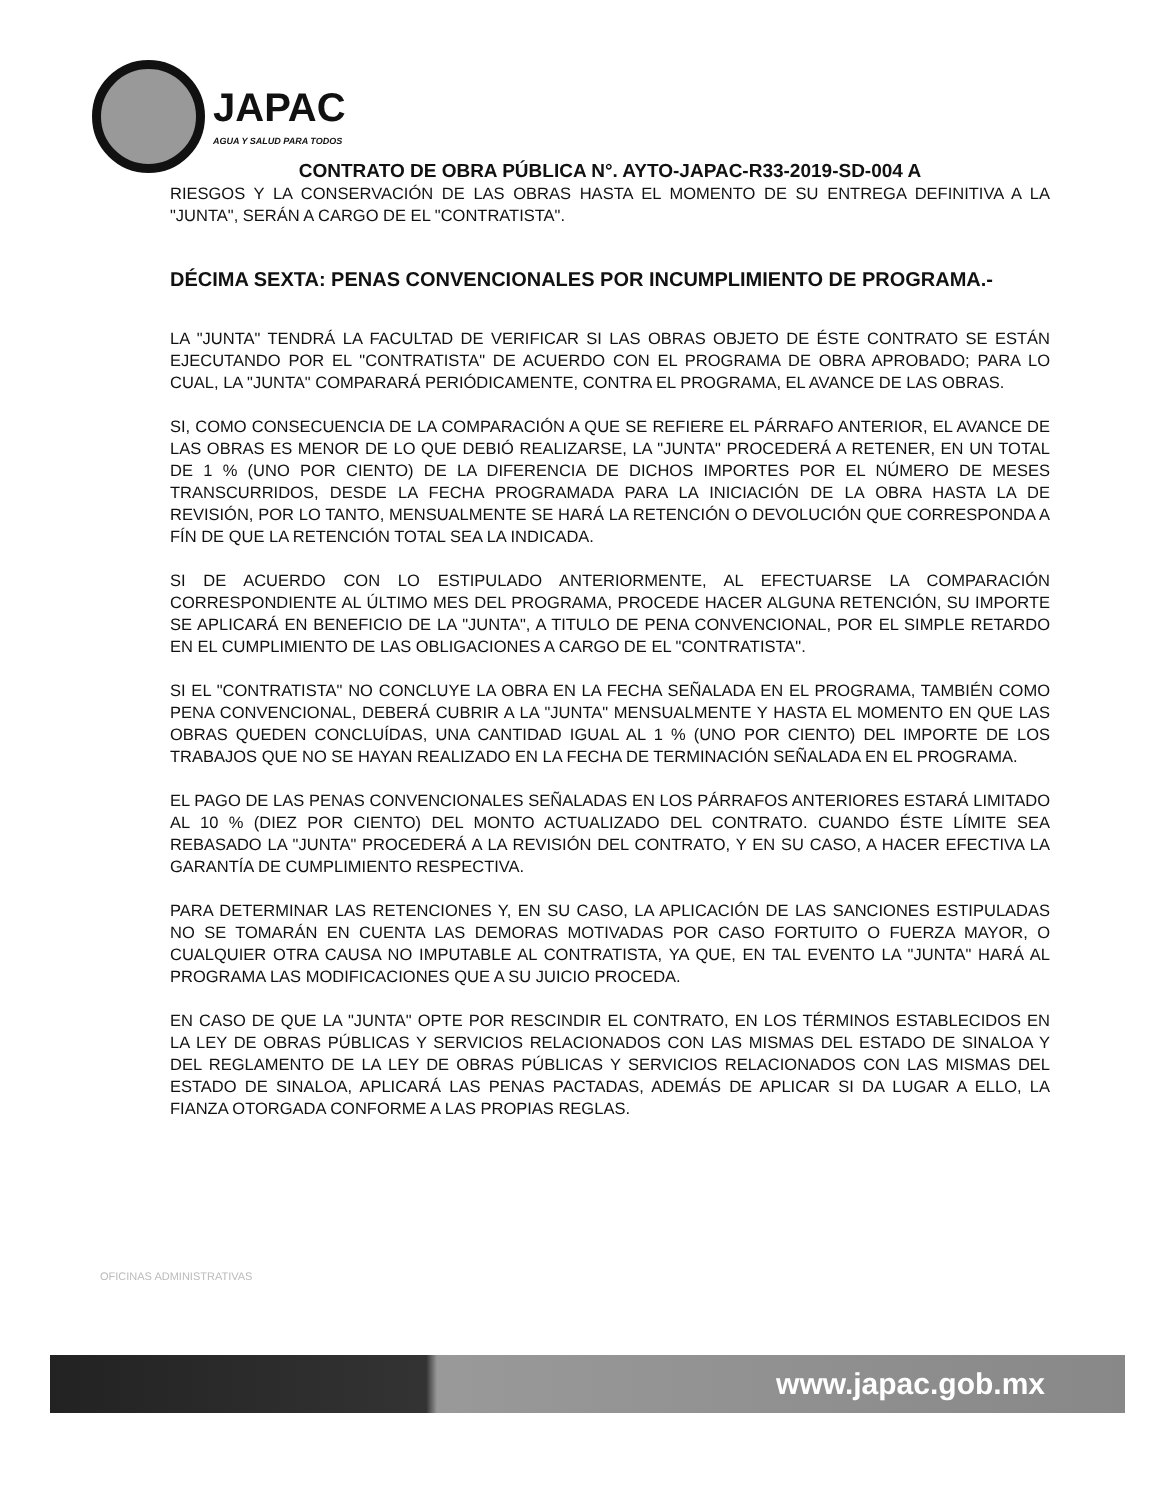JAPAC
AGUA Y SALUD PARA TODOS
CONTRATO DE OBRA PÚBLICA N°. AYTO-JAPAC-R33-2019-SD-004 A
RIESGOS Y LA CONSERVACIÓN DE LAS OBRAS HASTA EL MOMENTO DE SU ENTREGA DEFINITIVA A LA "JUNTA", SERÁN A CARGO DE EL "CONTRATISTA".
DÉCIMA SEXTA: PENAS CONVENCIONALES POR INCUMPLIMIENTO DE PROGRAMA.-
LA "JUNTA" TENDRÁ LA FACULTAD DE VERIFICAR SI LAS OBRAS OBJETO DE ÉSTE CONTRATO SE ESTÁN EJECUTANDO POR EL "CONTRATISTA" DE ACUERDO CON EL PROGRAMA DE OBRA APROBADO; PARA LO CUAL, LA "JUNTA" COMPARARÁ PERIÓDICAMENTE, CONTRA EL PROGRAMA, EL AVANCE DE LAS OBRAS.
SI, COMO CONSECUENCIA DE LA COMPARACIÓN A QUE SE REFIERE EL PÁRRAFO ANTERIOR, EL AVANCE DE LAS OBRAS ES MENOR DE LO QUE DEBIÓ REALIZARSE, LA "JUNTA" PROCEDERÁ A RETENER, EN UN TOTAL DE 1 % (UNO POR CIENTO) DE LA DIFERENCIA DE DICHOS IMPORTES POR EL NÚMERO DE MESES TRANSCURRIDOS, DESDE LA FECHA PROGRAMADA PARA LA INICIACIÓN DE LA OBRA HASTA LA DE REVISIÓN, POR LO TANTO, MENSUALMENTE SE HARÁ LA RETENCIÓN O DEVOLUCIÓN QUE CORRESPONDA A FÍN DE QUE LA RETENCIÓN TOTAL SEA LA INDICADA.
SI DE ACUERDO CON LO ESTIPULADO ANTERIORMENTE, AL EFECTUARSE LA COMPARACIÓN CORRESPONDIENTE AL ÚLTIMO MES DEL PROGRAMA, PROCEDE HACER ALGUNA RETENCIÓN, SU IMPORTE SE APLICARÁ EN BENEFICIO DE LA "JUNTA", A TITULO DE PENA CONVENCIONAL, POR EL SIMPLE RETARDO EN EL CUMPLIMIENTO DE LAS OBLIGACIONES A CARGO DE EL "CONTRATISTA".
SI EL "CONTRATISTA" NO CONCLUYE LA OBRA EN LA FECHA SEÑALADA EN EL PROGRAMA, TAMBIÉN COMO PENA CONVENCIONAL, DEBERÁ CUBRIR A LA "JUNTA" MENSUALMENTE Y HASTA EL MOMENTO EN QUE LAS OBRAS QUEDEN CONCLUÍDAS, UNA CANTIDAD IGUAL AL 1 % (UNO POR CIENTO) DEL IMPORTE DE LOS TRABAJOS QUE NO SE HAYAN REALIZADO EN LA FECHA DE TERMINACIÓN SEÑALADA EN EL PROGRAMA.
EL PAGO DE LAS PENAS CONVENCIONALES SEÑALADAS EN LOS PÁRRAFOS ANTERIORES ESTARÁ LIMITADO AL 10 % (DIEZ POR CIENTO) DEL MONTO ACTUALIZADO DEL CONTRATO. CUANDO ÉSTE LÍMITE SEA REBASADO LA "JUNTA" PROCEDERÁ A LA REVISIÓN DEL CONTRATO, Y EN SU CASO, A HACER EFECTIVA LA GARANTÍA DE CUMPLIMIENTO RESPECTIVA.
PARA DETERMINAR LAS RETENCIONES Y, EN SU CASO, LA APLICACIÓN DE LAS SANCIONES ESTIPULADAS NO SE TOMARÁN EN CUENTA LAS DEMORAS MOTIVADAS POR CASO FORTUITO O FUERZA MAYOR, O CUALQUIER OTRA CAUSA NO IMPUTABLE AL CONTRATISTA, YA QUE, EN TAL EVENTO LA "JUNTA" HARÁ AL PROGRAMA LAS MODIFICACIONES QUE A SU JUICIO PROCEDA.
EN CASO DE QUE LA "JUNTA" OPTE POR RESCINDIR EL CONTRATO, EN LOS TÉRMINOS ESTABLECIDOS EN LA LEY DE OBRAS PÚBLICAS Y SERVICIOS RELACIONADOS CON LAS MISMAS DEL ESTADO DE SINALOA Y DEL REGLAMENTO DE LA LEY DE OBRAS PÚBLICAS Y SERVICIOS RELACIONADOS CON LAS MISMAS DEL ESTADO DE SINALOA, APLICARÁ LAS PENAS PACTADAS, ADEMÁS DE APLICAR SI DA LUGAR A ELLO, LA FIANZA OTORGADA CONFORME A LAS PROPIAS REGLAS.
OFICINAS ADMINISTRATIVAS
www.japac.gob.mx